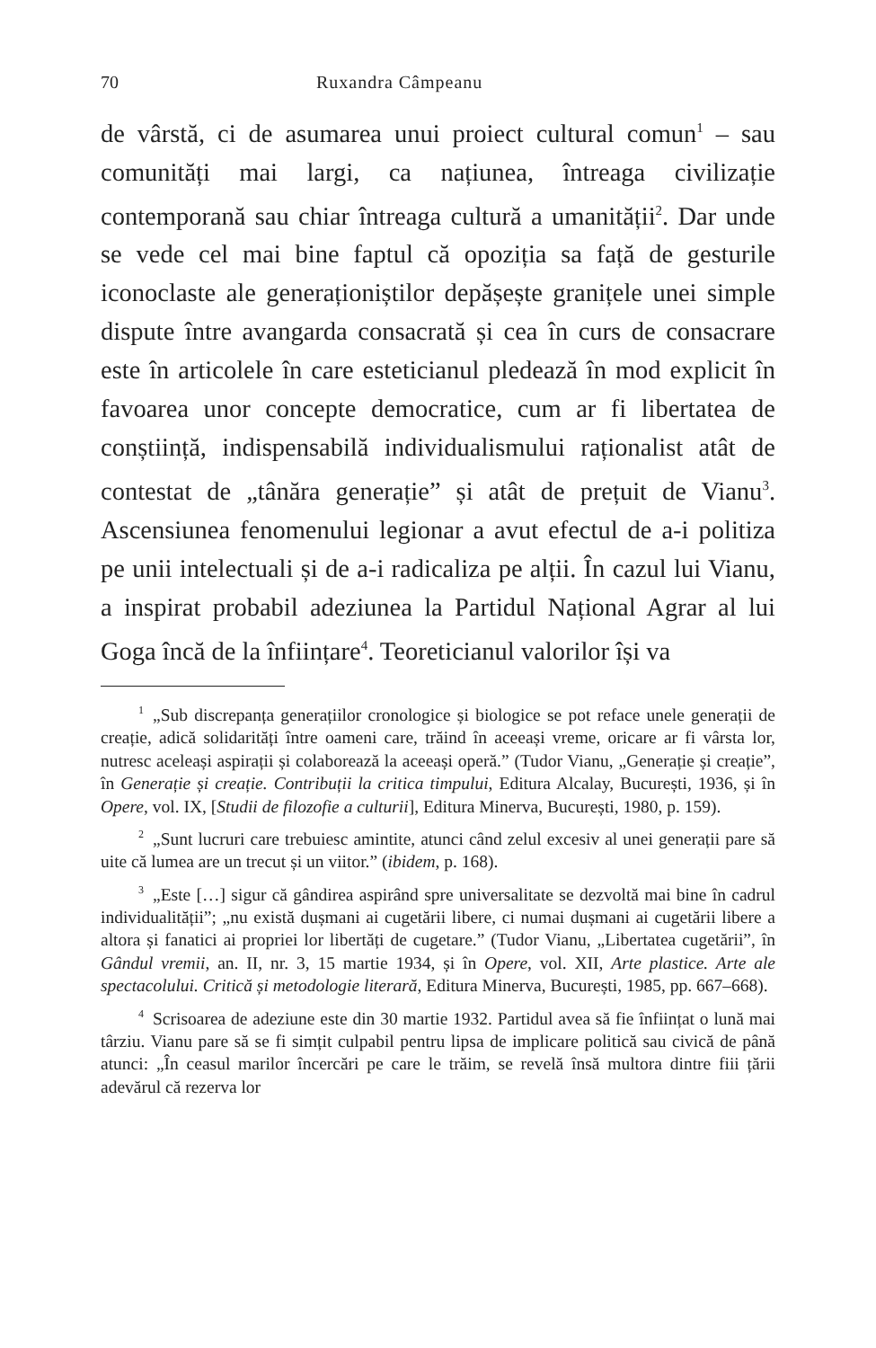70 Ruxandra Câmpeanu
de vârstă, ci de asumarea unui proiect cultural comun<sup>1</sup> – sau comunități mai largi, ca națiunea, întreaga civilizație contemporană sau chiar întreaga cultură a umanității<sup>2</sup>. Dar unde se vede cel mai bine faptul că opoziția sa față de gesturile iconoclaste ale generaționiștilor depășește granițele unei simple dispute între avangarda consacrată și cea în curs de consacrare este în articolele în care esteticianul pledează în mod explicit în favoarea unor concepte democratice, cum ar fi libertatea de conștiință, indispensabilă individualismului raționalist atât de contestat de „tânăra generație” și atât de prețuit de Vianu<sup>3</sup>. Ascensiunea fenomenului legionar a avut efectul de a-i politiza pe unii intelectuali și de a-i radicaliza pe alții. În cazul lui Vianu, a inspirat probabil adeziunea la Partidul Național Agrar al lui Goga încă de la înființare<sup>4</sup>. Teoreticianul valorilor își va
<sup>1</sup>„Sub discrepanța generațiilor cronologice și biologice se pot reface unele generații de creație, adică solidarități între oameni care, trăind în aceeași vreme, oricare ar fi vârsta lor, nutresc aceleași aspirații și colaborează la aceeași operă.” (Tudor Vianu, „Generație și creație”, în Generație și creație. Contribuții la critica timpului, Editura Alcalay, București, 1936, și în Opere, vol. IX, [Studii de filozofie a culturii], Editura Minerva, București, 1980, p. 159).
<sup>2</sup>„Sunt lucruri care trebuiesc amintite, atunci când zelul excesiv al unei generații pare să uite că lumea are un trecut și un viitor.” (ibidem, p. 168).
<sup>3</sup>„Este […] sigur că gândirea aspirând spre universalitate se dezvoltă mai bine în cadrul individualității”; „nu există dușmani ai cugetării libere, ci numai dușmani ai cugetării libere a altora și fanatici ai propriei lor libertăți de cugetare.” (Tudor Vianu, „Libertatea cugetării”, în Gândul vremii, an. II, nr. 3, 15 martie 1934, și în Opere, vol. XII, Arte plastice. Arte ale spectacolului. Critică și metodologie literară, Editura Minerva, București, 1985, pp. 667–668).
<sup>4</sup> Scrisoarea de adeziune este din 30 martie 1932. Partidul avea să fie înființat o lună mai târziu. Vianu pare să se fi simțit culpabil pentru lipsa de implicare politică sau civică de până atunci: „În ceasul marilor încercări pe care le trăim, se revelă însă multora dintre fiii țării adevărul că rezerva lor